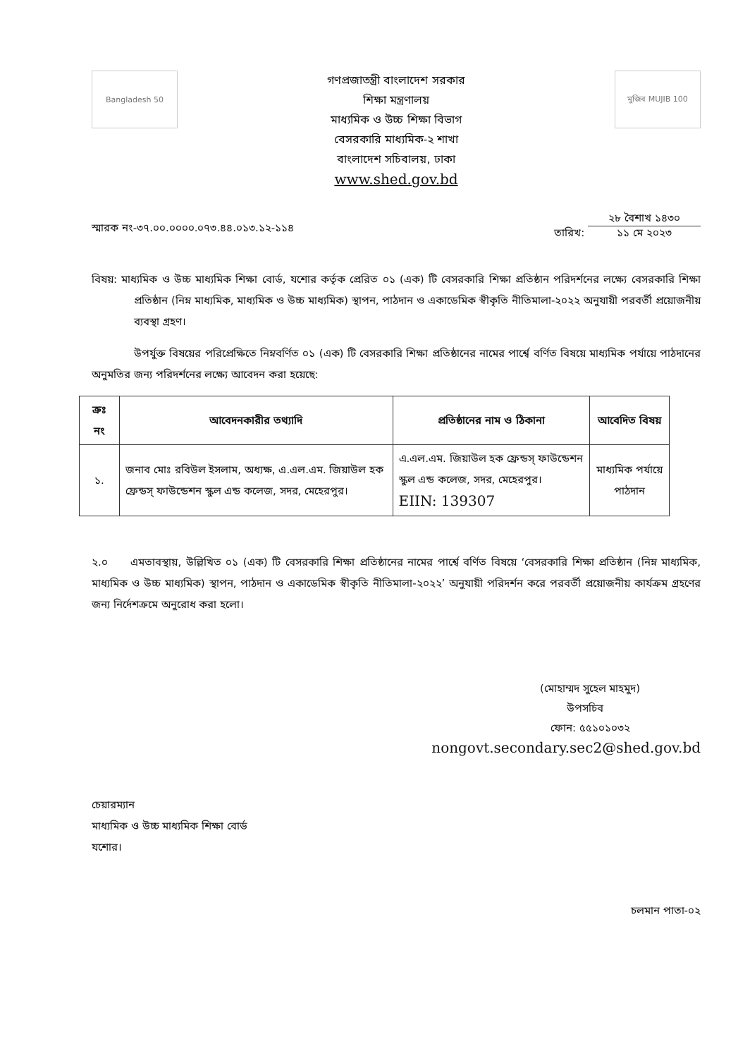Bangladesh 50
গণপ্রজাতন্ত্রী বাংলাদেশ সরকার
শিক্ষা মন্ত্রণালয়
মাধ্যমিক ও উচ্চ শিক্ষা বিভাগ
বেসরকারি মাধ্যমিক-২ শাখা
বাংলাদেশ সচিবালয়, ঢাকা
www.shed.gov.bd
মুজিব MUJIB 100
স্মারক নং-৩৭.০০.০০০০.০৭৩.৪৪.০১৩.১২-১১৪
তারিখ: ২৮ বৈশাখ ১৪৩০
১১ মে ২০২৩
বিষয়: মাধ্যমিক ও উচ্চ মাধ্যমিক শিক্ষা বোর্ড, যশোর কর্তৃক প্রেরিত ০১ (এক) টি বেসরকারি শিক্ষা প্রতিষ্ঠান পরিদর্শনের লক্ষ্যে বেসরকারি শিক্ষা প্রতিষ্ঠান (নিম্ন মাধ্যমিক, মাধ্যমিক ও উচ্চ মাধ্যমিক) স্থাপন, পাঠদান ও একাডেমিক স্বীকৃতি নীতিমালা-২০২২ অনুযায়ী পরবর্তী প্রয়োজনীয় ব্যবস্থা গ্রহণ।
উপর্যুক্ত বিষয়ের পরিপ্রেক্ষিতে নিম্নবর্ণিত ০১ (এক) টি বেসরকারি শিক্ষা প্রতিষ্ঠানের নামের পার্শ্বে বর্ণিত বিষয়ে মাধ্যমিক পর্যায়ে পাঠদানের অনুমতির জন্য পরিদর্শনের লক্ষ্যে আবেদন করা হয়েছে:
| ক্রঃ নং | আবেদনকারীর তথ্যাদি | প্রতিষ্ঠানের নাম ও ঠিকানা | আবেদিত বিষয় |
| --- | --- | --- | --- |
| ১. | জনাব মোঃ রবিউল ইসলাম, অধ্যক্ষ, এ.এল.এম. জিয়াউল হক ফ্রেন্ডস্ ফাউন্ডেশন স্কুল এন্ড কলেজ, সদর, মেহেরপুর। | এ.এল.এম. জিয়াউল হক ফ্রেন্ডস্ ফাউন্ডেশন স্কুল এন্ড কলেজ, সদর, মেহেরপুর। EIIN: 139307 | মাধ্যমিক পর্যায়ে পাঠদান |
২.০ এমতাবস্থায়, উল্লিখিত ০১ (এক) টি বেসরকারি শিক্ষা প্রতিষ্ঠানের নামের পার্শ্বে বর্ণিত বিষয়ে ‘বেসরকারি শিক্ষা প্রতিষ্ঠান (নিম্ন মাধ্যমিক, মাধ্যমিক ও উচ্চ মাধ্যমিক) স্থাপন, পাঠদান ও একাডেমিক স্বীকৃতি নীতিমালা-২০২২’ অনুযায়ী পরিদর্শন করে পরবর্তী প্রয়োজনীয় কার্যক্রম গ্রহণের জন্য নির্দেশক্রমে অনুরোধ করা হলো।
(মোহাম্মদ সুহেল মাহমুদ)
উপসচিব
ফোন: ৫৫১০১০৩২
nongovt.secondary.sec2@shed.gov.bd
চেয়ারম্যান
মাধ্যমিক ও উচ্চ মাধ্যমিক শিক্ষা বোর্ড
যশোর।
চলমান পাতা-০২